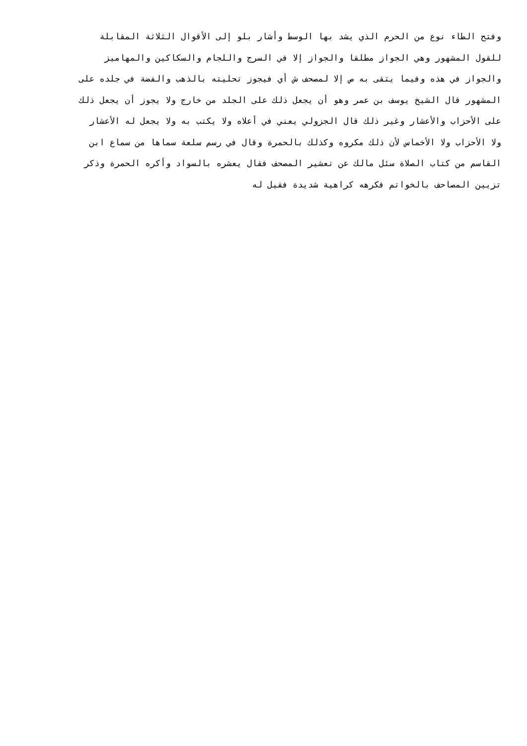وفتح الطاء نوع من الحرم الذي يشد بها الوسط وأشار بلو إلى الأقوال الثلاثة المقابلة
للقول المشهور وهي الجواز مطلقا والجواز إلا في السرج واللجام والسكاكين والمهاميز
والجواز في هذه وفيما يتقى به ص إلا لمصحف ش أي فيجوز تحليته بالذهب والفضة في جلده على
المشهور قال الشيخ يوسف بن عمر وهو أن يجعل ذلك على الجلد من خارج ولا يجوز أن يجعل ذلك
على الأحزاب والأعشار وغير ذلك قال الجزولي يعني في أعلاه ولا يكتب به ولا يجعل له الأعشار
ولا الأحزاب ولا الأخماس لأن ذلك مكروه وكذلك بالحمرة وقال في رسم سلعة سماها من سماع ابن
القاسم من كتاب الصلاة سئل مالك عن تعشير المصحف فقال يعشره بالسواد وأكره الحمرة وذكر
تزيين المصاحف بالخواتم فكرهه كراهية شديدة فقيل له